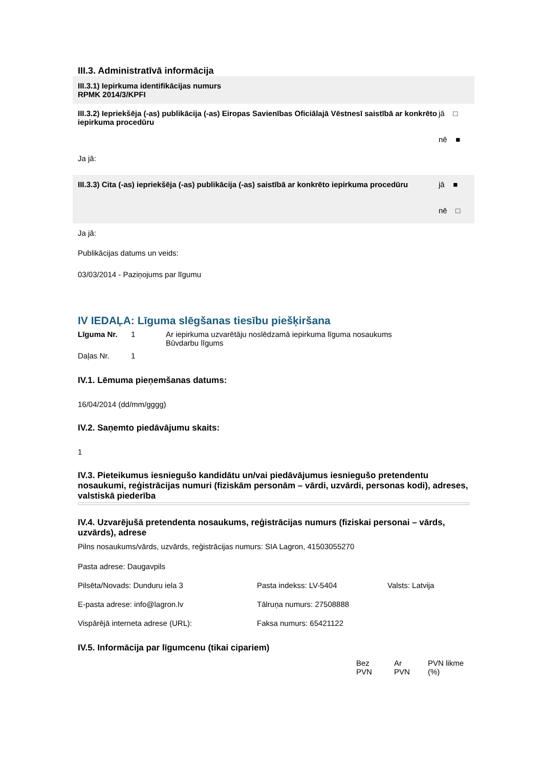III.3. Administratīvā informācija
III.3.1) Iepirkuma identifikācijas numurs
RPMK 2014/3/KPFI
III.3.2) Iepriekšēja (-as) publikācija (-as) Eiropas Savienības Oficiālajā Vēstnesī saistībā ar konkrēto iepirkuma procedūru
jā □
nē ■
Ja jā:
III.3.3) Cita (-as) iepriekšēja (-as) publikācija (-as) saistībā ar konkrēto iepirkuma procedūru
jā ■
nē □
Ja jā:
Publikācijas datums un veids:
03/03/2014 - Paziņojums par līgumu
IV IEDAĻA: Līguma slēgšanas tiesību piešķiršana
| Līguma Nr. | 1 | Ar iepirkuma uzvarētāju noslēdzamā iepirkuma līguma nosaukums Būvdarbu līgums |
| Daļas Nr. | 1 | |
IV.1. Lēmuma pieņemšanas datums:
16/04/2014 (dd/mm/gggg)
IV.2. Saņemto piedāvājumu skaits:
1
IV.3. Pieteikumus iesniegušo kandidātu un/vai piedāvājumus iesniegušo pretendentu nosaukumi, reģistrācijas numuri (fiziskām personām – vārdi, uzvārdi, personas kodi), adreses, valstiskā piederība
IV.4. Uzvarējušā pretendenta nosaukums, reģistrācijas numurs (fiziskai personai – vārds, uzvārds), adrese
Pilns nosaukums/vārds, uzvārds, reģistrācijas numurs: SIA Lagron, 41503055270
Pasta adrese: Daugavpils
| Pilsēta/Novads: Dunduru iela 3 | Pasta indekss: LV-5404 | Valsts: Latvija |
| E-pasta adrese: info@lagron.lv | Tālruņa numurs: 27508888 | |
| Vispārējā interneta adrese (URL): | Faksa numurs: 65421122 | |
IV.5. Informācija par līgumcenu (tikai cipariem)
| Bez PVN | Ar PVN | PVN likme (%) |
| --- | --- | --- |